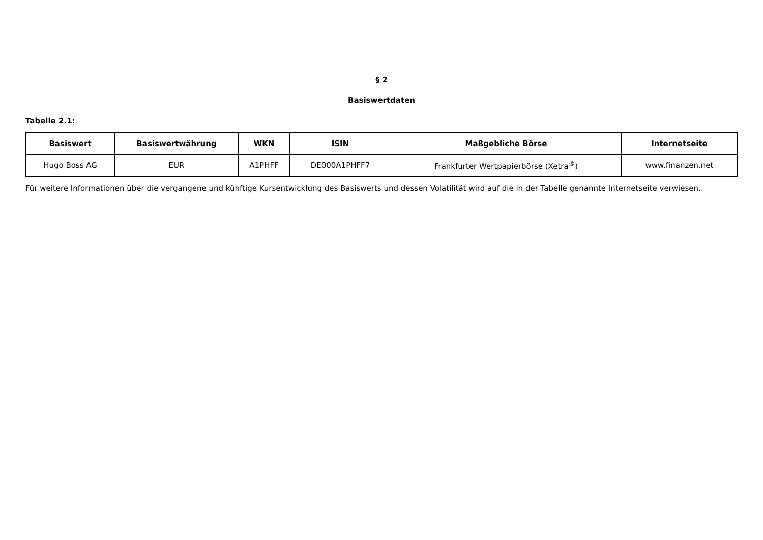§ 2
Basiswertdaten
Tabelle 2.1:
| Basiswert | Basiswertwährung | WKN | ISIN | Maßgebliche Börse | Internetseite |
| --- | --- | --- | --- | --- | --- |
| Hugo Boss AG | EUR | A1PHFF | DE000A1PHFF7 | Frankfurter Wertpapierbörse (Xetra<sup>®</sup>) | www.finanzen.net |
Für weitere Informationen über die vergangene und künftige Kursentwicklung des Basiswerts und dessen Volatilität wird auf die in der Tabelle genannte Internetseite verwiesen.